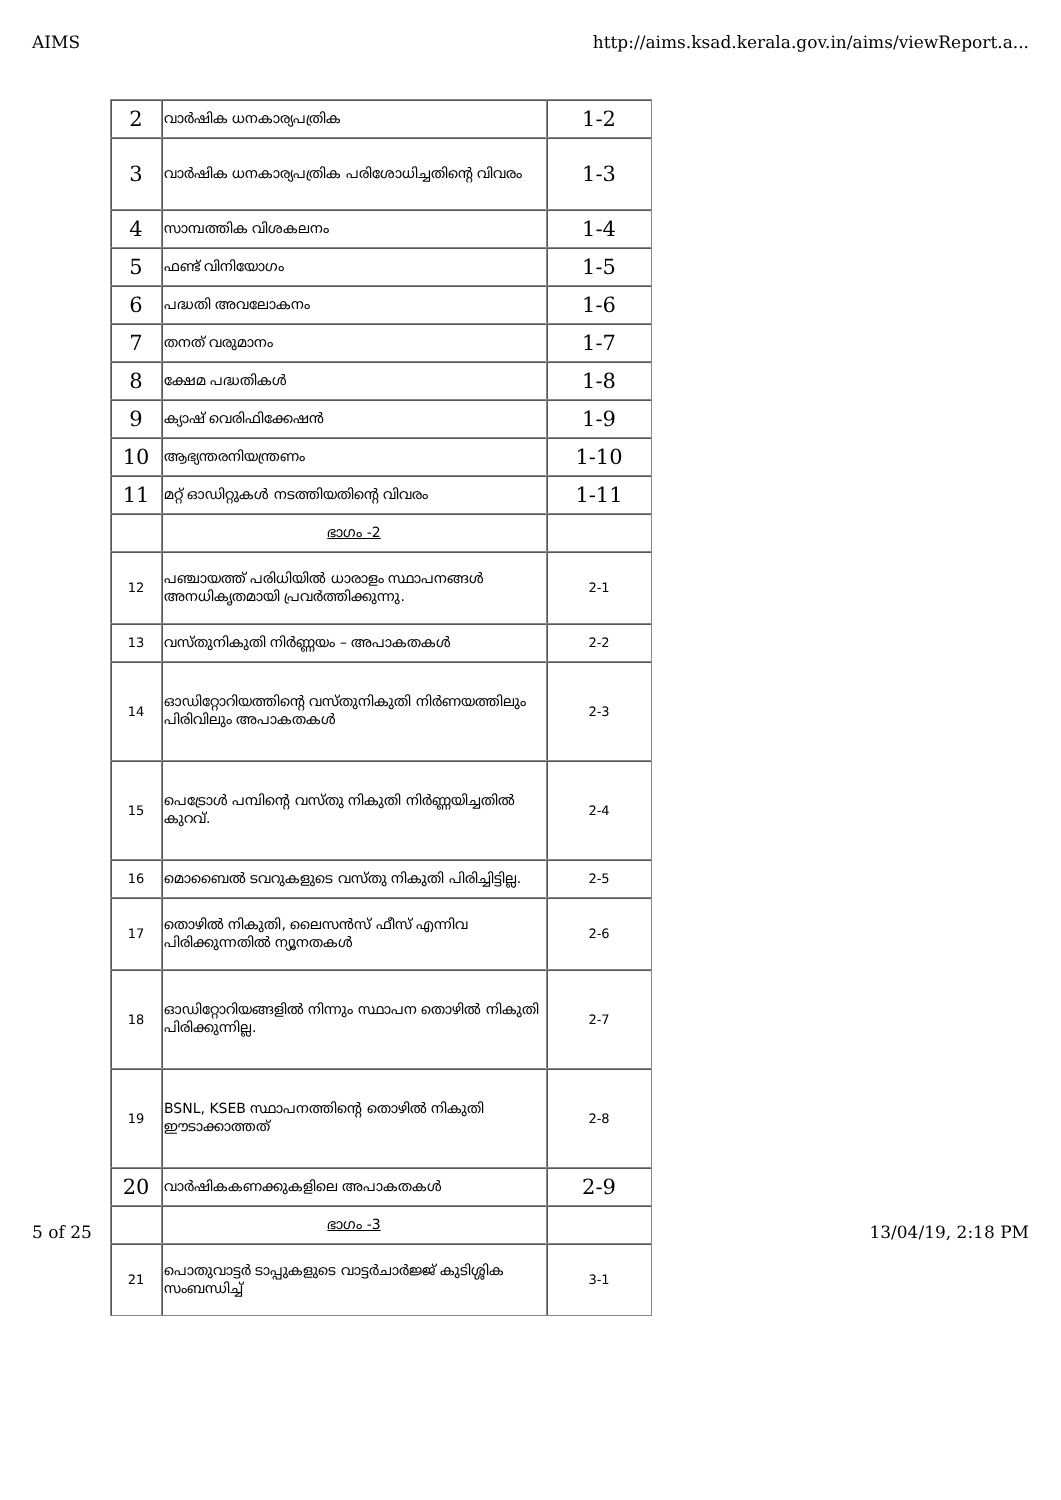AIMS http://aims.ksad.kerala.gov.in/aims/viewReport.a...
| 2 | വാർഷിക ധനകാര്യപത്രിക | 1-2 |
| 3 | വാർഷിക ധനകാര്യപത്രിക പരിശോധിച്ചതിന്റെ വിവരം | 1-3 |
| 4 | സാമ്പത്തിക വിശകലനം | 1-4 |
| 5 | ഫണ്ട് വിനിയോഗം | 1-5 |
| 6 | പദ്ധതി അവലോകനം | 1-6 |
| 7 | തനത് വരുമാനം | 1-7 |
| 8 | ക്ഷേമ പദ്ധതികൾ | 1-8 |
| 9 | ക്യാഷ് വെരിഫിക്കേഷൻ | 1-9 |
| 10 | ആഭ്യന്തരനിയന്ത്രണം | 1-10 |
| 11 | മറ്റ് ഓഡിറ്റുകൾ നടത്തിയതിന്റെ വിവരം | 1-11 |
| | ഭാഗം -2 | |
| 12 | പഞ്ചായത്ത് പരിധിയിൽ ധാരാളം സ്ഥാപനങ്ങൾ അനധികൃതമായി പ്രവർത്തിക്കുന്നു. | 2-1 |
| 13 | വസ്തുനികുതി നിർണ്ണയം – അപാകതകൾ | 2-2 |
| 14 | ഓഡിറ്റോറിയത്തിന്റെ വസ്തുനികുതി നിർണയത്തിലും പിരിവിലും അപാകതകൾ | 2-3 |
| 15 | പെട്രോൾ പമ്പിന്റെ വസ്തു നികുതി നിർണ്ണയിച്ചതിൽ കുറവ്. | 2-4 |
| 16 | മൊബൈൽ ടവറുകളുടെ വസ്തു നികുതി പിരിച്ചിട്ടില്ല. | 2-5 |
| 17 | തൊഴിൽ നികുതി, ലൈസൻസ് ഫീസ് എന്നിവ പിരിക്കുന്നതിൽ ന്യൂനതകൾ | 2-6 |
| 18 | ഓഡിറ്റോറിയങ്ങളിൽ നിന്നും സ്ഥാപന തൊഴിൽ നികുതി പിരിക്കുന്നില്ല. | 2-7 |
| 19 | BSNL, KSEB സ്ഥാപനത്തിന്റെ തൊഴിൽ നികുതി ഈടാക്കാത്തത് | 2-8 |
| 20 | വാർഷികകണക്കുകളിലെ അപാകതകൾ | 2-9 |
| | ഭാഗം -3 | |
| 21 | പൊതുവാട്ടർ ടാപ്പുകളുടെ വാട്ടർചാർജ്ജ് കുടിശ്ശിക സംബന്ധിച്ച് | 3-1 |
5 of 25 13/04/19, 2:18 PM